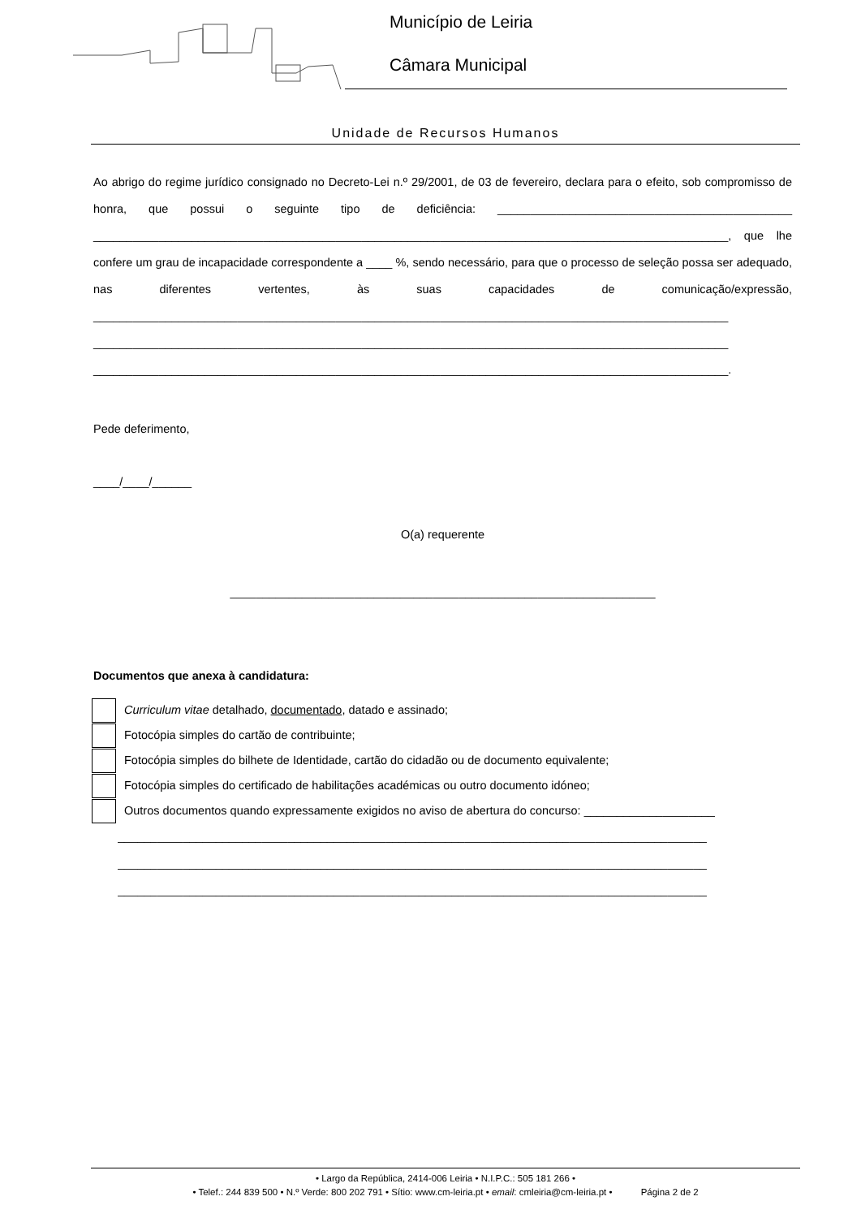Município de Leiria
Câmara Municipal
Unidade de Recursos Humanos
Ao abrigo do regime jurídico consignado no Decreto-Lei n.º 29/2001, de 03 de fevereiro, declara para o efeito, sob compromisso de honra, que possui o seguinte tipo de deficiência: _____________________________________________ _________________________________________________________________________________________________, que lhe confere um grau de incapacidade correspondente a ____ %, sendo necessário, para que o processo de seleção possa ser adequado, nas diferentes vertentes, às suas capacidades de comunicação/expressão, _________________________________________________________________________________________________ _________________________________________________________________________________________________ _________________________________________________________________________________________________.
Pede deferimento,
____/____/______
O(a) requerente
_________________________________________________________________
Documentos que anexa à candidatura:
Curriculum vitae detalhado, documentado, datado e assinado;
Fotocópia simples do cartão de contribuinte;
Fotocópia simples do bilhete de Identidade, cartão do cidadão ou de documento equivalente;
Fotocópia simples do certificado de habilitações académicas ou outro documento idóneo;
Outros documentos quando expressamente exigidos no aviso de abertura do concurso: ____________________
__________________________________________________________________________________________
__________________________________________________________________________________________
__________________________________________________________________________________________
• Largo da República, 2414-006 Leiria • N.I.P.C.: 505 181 266 •
• Telef.: 244 839 500 • N.º Verde: 800 202 791 • Sítio: www.cm-leiria.pt • email: cmleiria@cm-leiria.pt • Página 2 de 2